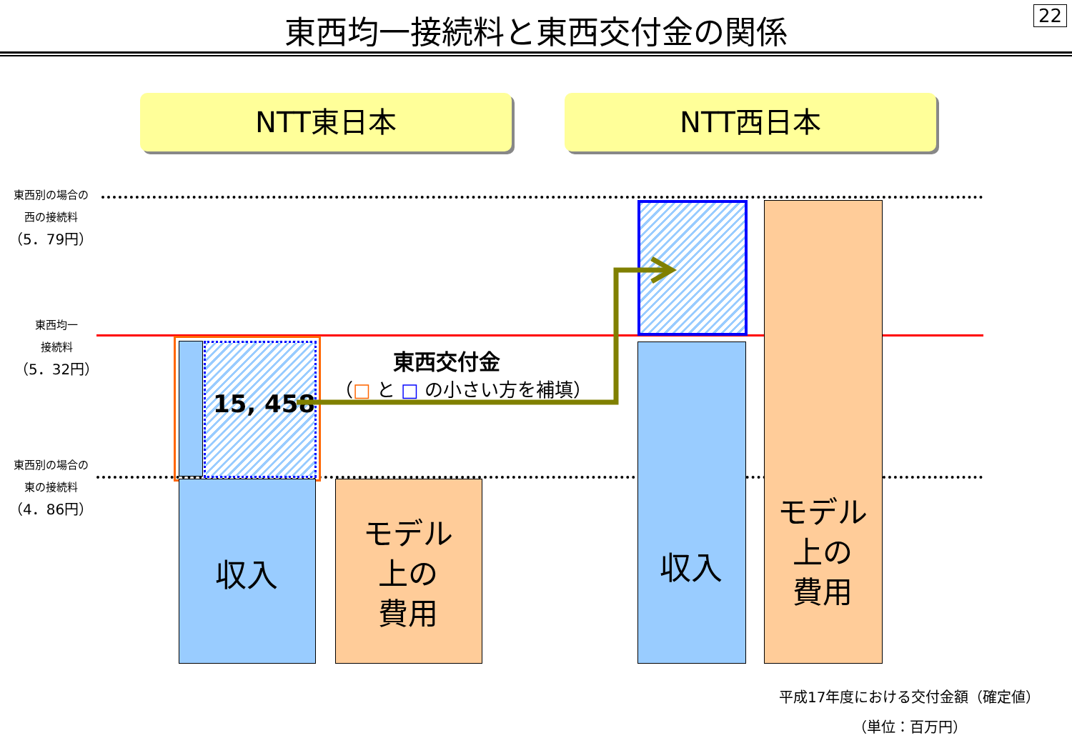東西均一接続料と東西交付金の関係 22
NTT東日本 NTT西日本
東西別の場合の
西の接続料
（5．79円）
東西均一
接続料
（5．32円）
東西別の場合の
東の接続料
（4．86円）
15, 458
収入
モデル
上の
費用
収入
モデル
上の
費用
東西交付金
（□ と □ の小さい方を補填）
平成17年度における交付金額（確定値）
（単位：百万円）